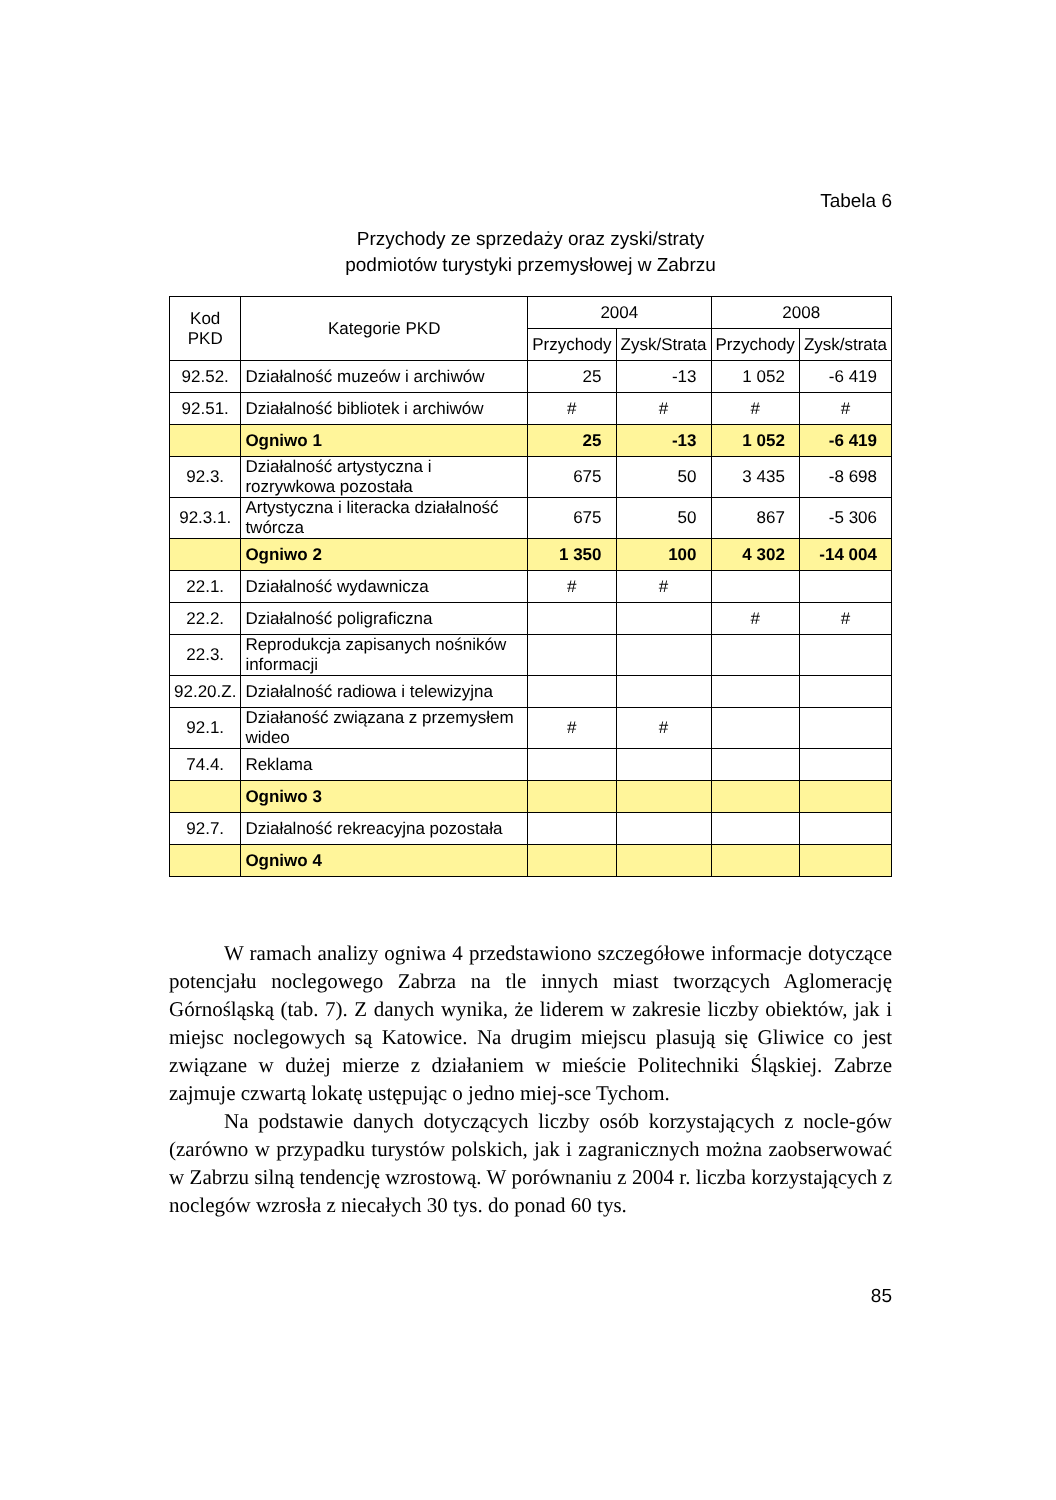Tabela 6
Przychody ze sprzedaży oraz zyski/straty
podmiotów turystyki przemysłowej w Zabrzu
| Kod PKD | Kategorie PKD | 2004 | | 2008 | |
| --- | --- | --- | --- | --- | --- |
| | | Przychody | Zysk/Strata | Przychody | Zysk/strata |
| 92.52. | Działalność muzeów i archiwów | 25 | -13 | 1 052 | -6 419 |
| 92.51. | Działalność bibliotek i archiwów | # | # | # | # |
| | Ogniwo 1 | 25 | -13 | 1 052 | -6 419 |
| 92.3. | Działalność artystyczna i rozrywkowa pozostała | 675 | 50 | 3 435 | -8 698 |
| 92.3.1. | Artystyczna i literacka działalność twórcza | 675 | 50 | 867 | -5 306 |
| | Ogniwo 2 | 1 350 | 100 | 4 302 | -14 004 |
| 22.1. | Działalność wydawnicza | # | # | | |
| 22.2. | Działalność poligraficzna | | | # | # |
| 22.3. | Reprodukcja zapisanych nośników informacji | | | | |
| 92.20.Z. | Działalność radiowa i telewizyjna | | | | |
| 92.1. | Działaność związana z przemysłem wideo | # | # | | |
| 74.4. | Reklama | | | | |
| | Ogniwo 3 | | | | |
| 92.7. | Działalność rekreacyjna pozostała | | | | |
| | Ogniwo 4 | | | | |
W ramach analizy ogniwa 4 przedstawiono szczegółowe informacje dotyczące potencjału noclegowego Zabrza na tle innych miast tworzących Aglomerację Górnośląską (tab. 7). Z danych wynika, że liderem w zakresie liczby obiektów, jak i miejsc noclegowych są Katowice. Na drugim miejscu plasują się Gliwice co jest związane w dużej mierze z działaniem w mieście Politechniki Śląskiej. Zabrze zajmuje czwartą lokatę ustępując o jedno miej-sce Tychom.
Na podstawie danych dotyczących liczby osób korzystających z nocle-gów (zarówno w przypadku turystów polskich, jak i zagranicznych można zaobserwować w Zabrzu silną tendencję wzrostową. W porównaniu z 2004 r. liczba korzystających z noclegów wzrosła z niecałych 30 tys. do ponad 60 tys.
85